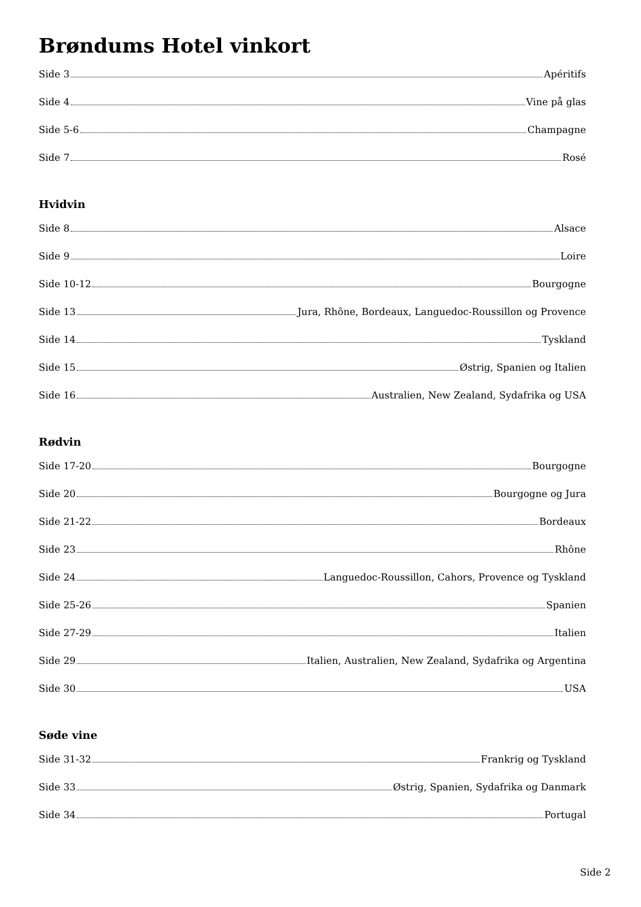Brøndums Hotel vinkort
Side 3 Apéritifs
Side 4 Vine på glas
Side 5-6 Champagne
Side 7 Rosé
Hvidvin
Side 8 Alsace
Side 9 Loire
Side 10-12 Bourgogne
Side 13 Jura, Rhône, Bordeaux, Languedoc-Roussillon og Provence
Side 14 Tyskland
Side 15 Østrig, Spanien og Italien
Side 16 Australien, New Zealand, Sydafrika og USA
Rødvin
Side 17-20 Bourgogne
Side 20 Bourgogne og Jura
Side 21-22 Bordeaux
Side 23 Rhône
Side 24 Languedoc-Roussillon, Cahors, Provence og Tyskland
Side 25-26 Spanien
Side 27-29 Italien
Side 29 Italien, Australien, New Zealand, Sydafrika og Argentina
Side 30 USA
Søde vine
Side 31-32 Frankrig og Tyskland
Side 33 Østrig, Spanien, Sydafrika og Danmark
Side 34 Portugal
Side 2